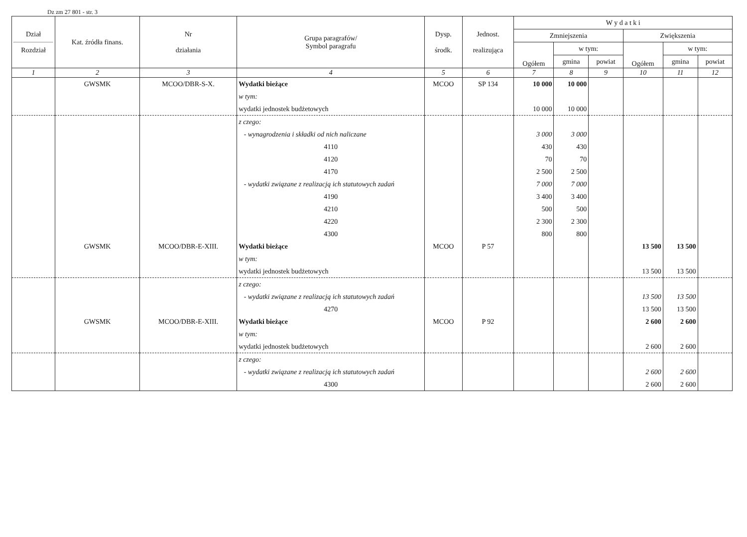Dz zm 27 801 - str. 3
| Dział Rozdział | Kat. źródła finans. | Nr działania | Grupa paragrafów/ Symbol paragrafu | Dysp. środk. | Jednost. realizująca | W y d a t k i | | | | | |
| --- | --- | --- | --- | --- | --- | --- | --- | --- | --- | --- | --- |
| | | | | | | Zmniejszenia | | | Zwiększenia | | |
| | | | | | | Ogółem | w tym: | | Ogółem | w tym: | |
| | | | | | | | gmina | powiat | | gmina | powiat |
| 1 | 2 | 3 | 4 | 5 | 6 | 7 | 8 | 9 | 10 | 11 | 12 |
| | GWSMK | MCOO/DBR-S-X. | Wydatki bieżące | MCOO | SP 134 | 10 000 | 10 000 | | | | |
| | | | w tym: | | | | | | | | |
| | | | wydatki jednostek budżetowych | | | 10 000 | 10 000 | | | | |
| | | | z czego: | | | | | | | | |
| | | | - wynagrodzenia i składki od nich naliczane | | | 3 000 | 3 000 | | | | |
| | | | 4110 | | | 430 | 430 | | | | |
| | | | 4120 | | | 70 | 70 | | | | |
| | | | 4170 | | | 2 500 | 2 500 | | | | |
| | | | - wydatki związane z realizacją ich statutowych zadań | | | 7 000 | 7 000 | | | | |
| | | | 4190 | | | 3 400 | 3 400 | | | | |
| | | | 4210 | | | 500 | 500 | | | | |
| | | | 4220 | | | 2 300 | 2 300 | | | | |
| | | | 4300 | | | 800 | 800 | | | | |
| | GWSMK | MCOO/DBR-E-XIII. | Wydatki bieżące | MCOO | P 57 | | | | 13 500 | 13 500 | |
| | | | w tym: | | | | | | | | |
| | | | wydatki jednostek budżetowych | | | | | | 13 500 | 13 500 | |
| | | | z czego: | | | | | | | | |
| | | | - wydatki związane z realizacją ich statutowych zadań | | | | | | 13 500 | 13 500 | |
| | | | 4270 | | | | | | 13 500 | 13 500 | |
| | GWSMK | MCOO/DBR-E-XIII. | Wydatki bieżące | MCOO | P 92 | | | | 2 600 | 2 600 | |
| | | | w tym: | | | | | | | | |
| | | | wydatki jednostek budżetowych | | | | | | 2 600 | 2 600 | |
| | | | z czego: | | | | | | | | |
| | | | - wydatki związane z realizacją ich statutowych zadań | | | | | | 2 600 | 2 600 | |
| | | | 4300 | | | | | | 2 600 | 2 600 | |